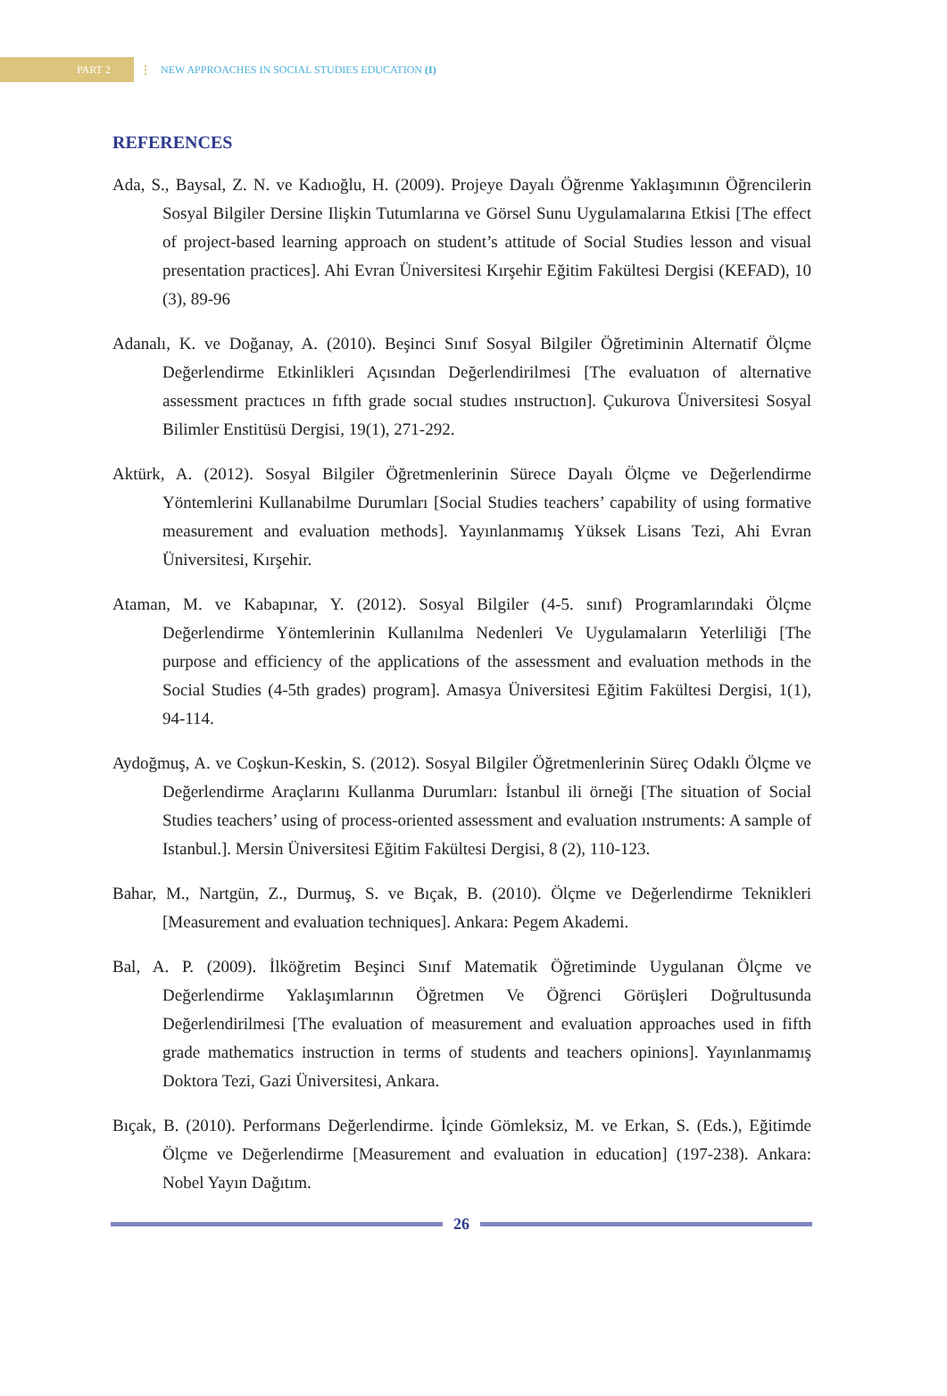PART 2
⋮
NEW APPROACHES IN SOCIAL STUDIES EDUCATION (I)
REFERENCES
Ada, S., Baysal, Z. N. ve Kadıoğlu, H. (2009). Projeye Dayalı Öğrenme Yaklaşımının Öğrencilerin Sosyal Bilgiler Dersine Ilişkin Tutumlarına ve Görsel Sunu Uygulamalarına Etkisi [The effect of project-based learning approach on student’s attitude of Social Studies lesson and visual presentation practices]. Ahi Evran Üniversitesi Kırşehir Eğitim Fakültesi Dergisi (KEFAD), 10 (3), 89-96
Adanalı, K. ve Doğanay, A. (2010). Beşinci Sınıf Sosyal Bilgiler Öğretiminin Alternatif Ölçme Değerlendirme Etkinlikleri Açısından Değerlendirilmesi [The evaluatıon of alternative assessment practıces ın fıfth grade socıal studıes ınstructıon]. Çukurova Üniversitesi Sosyal Bilimler Enstitüsü Dergisi, 19(1), 271-292.
Aktürk, A. (2012). Sosyal Bilgiler Öğretmenlerinin Sürece Dayalı Ölçme ve Değerlendirme Yöntemlerini Kullanabilme Durumları [Social Studies teachers’ capability of using formative measurement and evaluation methods]. Yayınlanmamış Yüksek Lisans Tezi, Ahi Evran Üniversitesi, Kırşehir.
Ataman, M. ve Kabapınar, Y. (2012). Sosyal Bilgiler (4-5. sınıf) Programlarındaki Ölçme Değerlendirme Yöntemlerinin Kullanılma Nedenleri Ve Uygulamaların Yeterliliği [The purpose and efficiency of the applications of the assessment and evaluation methods in the Social Studies (4-5th grades) program]. Amasya Üniversitesi Eğitim Fakültesi Dergisi, 1(1), 94-114.
Aydoğmuş, A. ve Coşkun-Keskin, S. (2012). Sosyal Bilgiler Öğretmenlerinin Süreç Odaklı Ölçme ve Değerlendirme Araçlarını Kullanma Durumları: İstanbul ili örneği [The situation of Social Studies teachers’ using of process-oriented assessment and evaluation ınstruments: A sample of Istanbul.]. Mersin Üniversitesi Eğitim Fakültesi Dergisi, 8 (2), 110-123.
Bahar, M., Nartgün, Z., Durmuş, S. ve Bıçak, B. (2010). Ölçme ve Değerlendirme Teknikleri [Measurement and evaluation techniques]. Ankara: Pegem Akademi.
Bal, A. P. (2009). İlköğretim Beşinci Sınıf Matematik Öğretiminde Uygulanan Ölçme ve Değerlendirme Yaklaşımlarının Öğretmen Ve Öğrenci Görüşleri Doğrultusunda Değerlendirilmesi [The evaluation of measurement and evaluation approaches used in fifth grade mathematics instruction in terms of students and teachers opinions]. Yayınlanmamış Doktora Tezi, Gazi Üniversitesi, Ankara.
Bıçak, B. (2010). Performans Değerlendirme. İçinde Gömleksiz, M. ve Erkan, S. (Eds.), Eğitimde Ölçme ve Değerlendirme [Measurement and evaluation in education] (197-238). Ankara: Nobel Yayın Dağıtım.
26